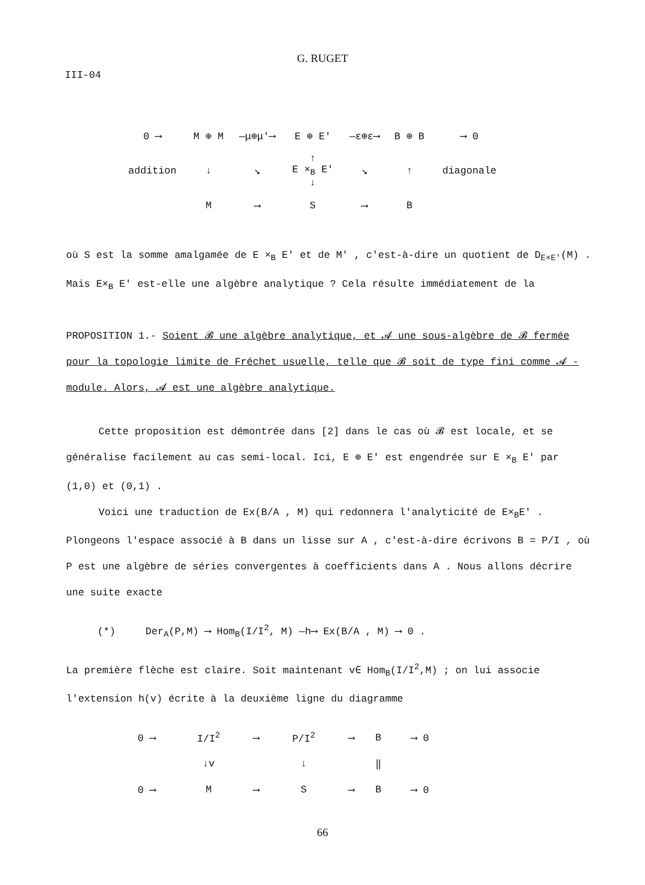G. RUGET
III-04
| 0 ⟶ | M ⊕ M | —μ⊕μ′⟶ | E ⊕ E' | —ε⊕ε⟶ | B ⊕ B | ⟶ 0 |
| addition | ↓ | ↘ | ↑ E ×<sub>B</sub> E' ↓ | ↘ | ↑ | diagonale |
| | M | ⟶ | S | ⟶ | B | |
où S est la somme amalgamée de E ×<sub>B</sub> E' et de M' , c'est-à-dire un quotient de D<sub>E×E'</sub>(M) . Mais E×<sub>B</sub> E' est-elle une algèbre analytique ? Cela résulte immédiatement de la
PROPOSITION 1.- Soient 𝓑 une algèbre analytique, et 𝓐 une sous-algèbre de 𝓑 fermée pour la topologie limite de Fréchet usuelle, telle que 𝓑 soit de type fini comme 𝓐 -module. Alors, 𝓐 est une algèbre analytique.
Cette proposition est démontrée dans [2] dans le cas où 𝓑 est locale, et se généralise facilement au cas semi-local. Ici, E ⊕ E' est engendrée sur E ×<sub>B</sub> E' par (1,0) et (0,1) .
Voici une traduction de Ex(B/A , M) qui redonnera l'analyticité de E×<sub>B</sub>E' . Plongeons l'espace associé à B dans un lisse sur A , c'est-à-dire écrivons B = P/I , où P est une algèbre de séries convergentes à coefficients dans A . Nous allons décrire une suite exacte
(*) Der<sub>A</sub>(P,M) ⟶ Hom<sub>B</sub>(I/I<sup>2</sup>, M) —h⟶ Ex(B/A , M) ⟶ 0 .
La première flèche est claire. Soit maintenant v∈ Hom<sub>B</sub>(I/I<sup>2</sup>,M) ; on lui associe l'extension h(v) écrite à la deuxième ligne du diagramme
| 0 ⟶ | I/I<sup>2</sup> | ⟶ | P/I<sup>2</sup> | ⟶ | B | ⟶ 0 |
| | ↓v | | ↓ | | ‖ | |
| 0 ⟶ | M | ⟶ | S | ⟶ | B | ⟶ 0 |
66